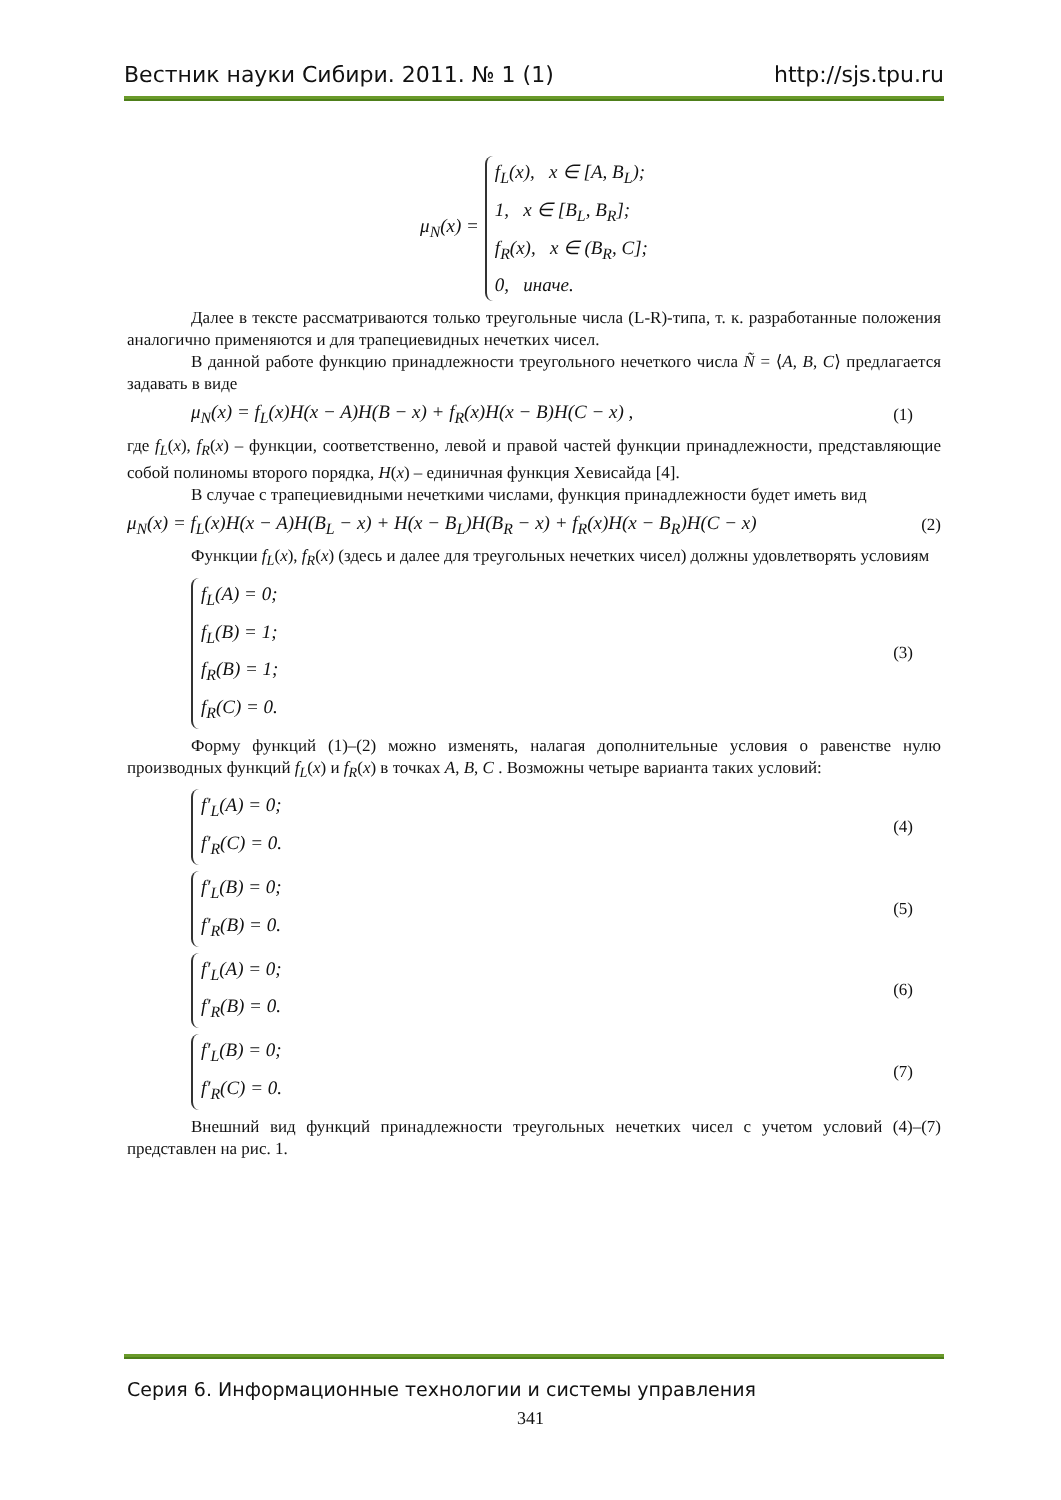Вестник науки Сибири. 2011. № 1 (1) http://sjs.tpu.ru
μ<sub>N</sub>(x) =
f<sub>L</sub>(x), x ∈ [A, B<sub>L</sub>);
1, x ∈ [B<sub>L</sub>, B<sub>R</sub>];
f<sub>R</sub>(x), x ∈ (B<sub>R</sub>, C];
0, иначе.
Далее в тексте рассматриваются только треугольные числа (L-R)-типа, т. к. разработанные положения аналогично применяются и для трапециевидных нечетких чисел.
В данной работе функцию принадлежности треугольного нечеткого числа Ñ = ⟨A, B, C⟩ предлагается задавать в виде
μ<sub>N</sub>(x) = f<sub>L</sub>(x)H(x − A)H(B − x) + f<sub>R</sub>(x)H(x − B)H(C − x) , (1)
где f<sub>L</sub>(x), f<sub>R</sub>(x) – функции, соответственно, левой и правой частей функции принадлежности, представляющие собой полиномы второго порядка, H(x) – единичная функция Хевисайда [4].
В случае с трапециевидными нечеткими числами, функция принадлежности будет иметь вид
μ<sub>N</sub>(x) = f<sub>L</sub>(x)H(x − A)H(B<sub>L</sub> − x) + H(x − B<sub>L</sub>)H(B<sub>R</sub> − x) + f<sub>R</sub>(x)H(x − B<sub>R</sub>)H(C − x) (2)
Функции f<sub>L</sub>(x), f<sub>R</sub>(x) (здесь и далее для треугольных нечетких чисел) должны удовлетворять условиям
f<sub>L</sub>(A) = 0;
f<sub>L</sub>(B) = 1;
f<sub>R</sub>(B) = 1;
f<sub>R</sub>(C) = 0.
(3)
Форму функций (1)–(2) можно изменять, налагая дополнительные условия о равенстве нулю производных функций f<sub>L</sub>(x) и f<sub>R</sub>(x) в точках A, B, C . Возможны четыре варианта таких условий:
f′<sub>L</sub>(A) = 0;
f′<sub>R</sub>(C) = 0.
(4)
f′<sub>L</sub>(B) = 0;
f′<sub>R</sub>(B) = 0.
(5)
f′<sub>L</sub>(A) = 0;
f′<sub>R</sub>(B) = 0.
(6)
f′<sub>L</sub>(B) = 0;
f′<sub>R</sub>(C) = 0.
(7)
Внешний вид функций принадлежности треугольных нечетких чисел с учетом условий (4)–(7) представлен на рис. 1.
Серия 6. Информационные технологии и системы управления
341